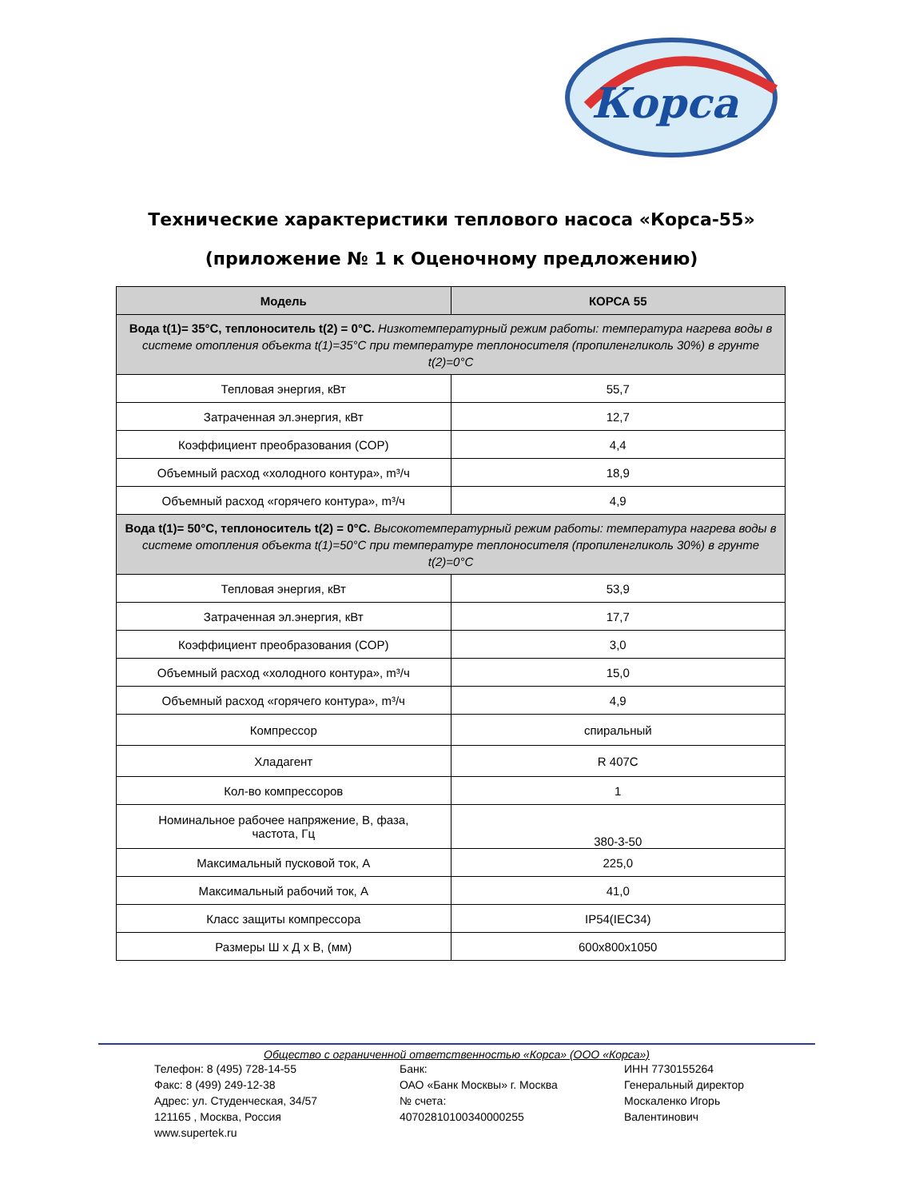Корса
Технические характеристики теплового насоса «Корса-55»
(приложение № 1 к Оценочному предложению)
| Модель | КОРСА 55 |
| --- | --- |
| Вода t(1)= 35°C, теплоноситель t(2) = 0°C. Низкотемпературный режим работы: температура нагрева воды в системе отопления объекта t(1)=35°C при температуре теплоносителя (пропиленгликоль 30%) в грунте t(2)=0°C | |
| Тепловая энергия, кВт | 55,7 |
| Затраченная эл.энергия, кВт | 12,7 |
| Коэффициент преобразования (COP) | 4,4 |
| Объемный расход «холодного контура», m³/ч | 18,9 |
| Объемный расход «горячего контура», m³/ч | 4,9 |
| Вода t(1)= 50°C, теплоноситель t(2) = 0°C. Высокотемпературный режим работы: температура нагрева воды в системе отопления объекта t(1)=50°C при температуре теплоносителя (пропиленгликоль 30%) в грунте t(2)=0°C | |
| Тепловая энергия, кВт | 53,9 |
| Затраченная эл.энергия, кВт | 17,7 |
| Коэффициент преобразования (COP) | 3,0 |
| Объемный расход «холодного контура», m³/ч | 15,0 |
| Объемный расход «горячего контура», m³/ч | 4,9 |
| Компрессор | спиральный |
| Хладагент | R 407C |
| Кол-во компрессоров | 1 |
| Номинальное рабочее напряжение, В, фаза, частота, Гц | 380-3-50 |
| Максимальный пусковой ток, А | 225,0 |
| Максимальный рабочий ток, А | 41,0 |
| Класс защиты компрессора | IP54(IEC34) |
| Размеры Ш х Д х В, (мм) | 600x800x1050 |
Общество с ограниченной ответственностью «Корса» (ООО «Корса»)
Телефон: 8 (495) 728-14-55
Факс: 8 (499) 249-12-38
Адрес: ул. Студенческая, 34/57
121165 , Москва, Россия
www.supertek.ru
Банк:
ОАО «Банк Москвы» г. Москва
№ счета:
40702810100340000255
ИНН 7730155264
Генеральный директор
Москаленко Игорь
Валентинович